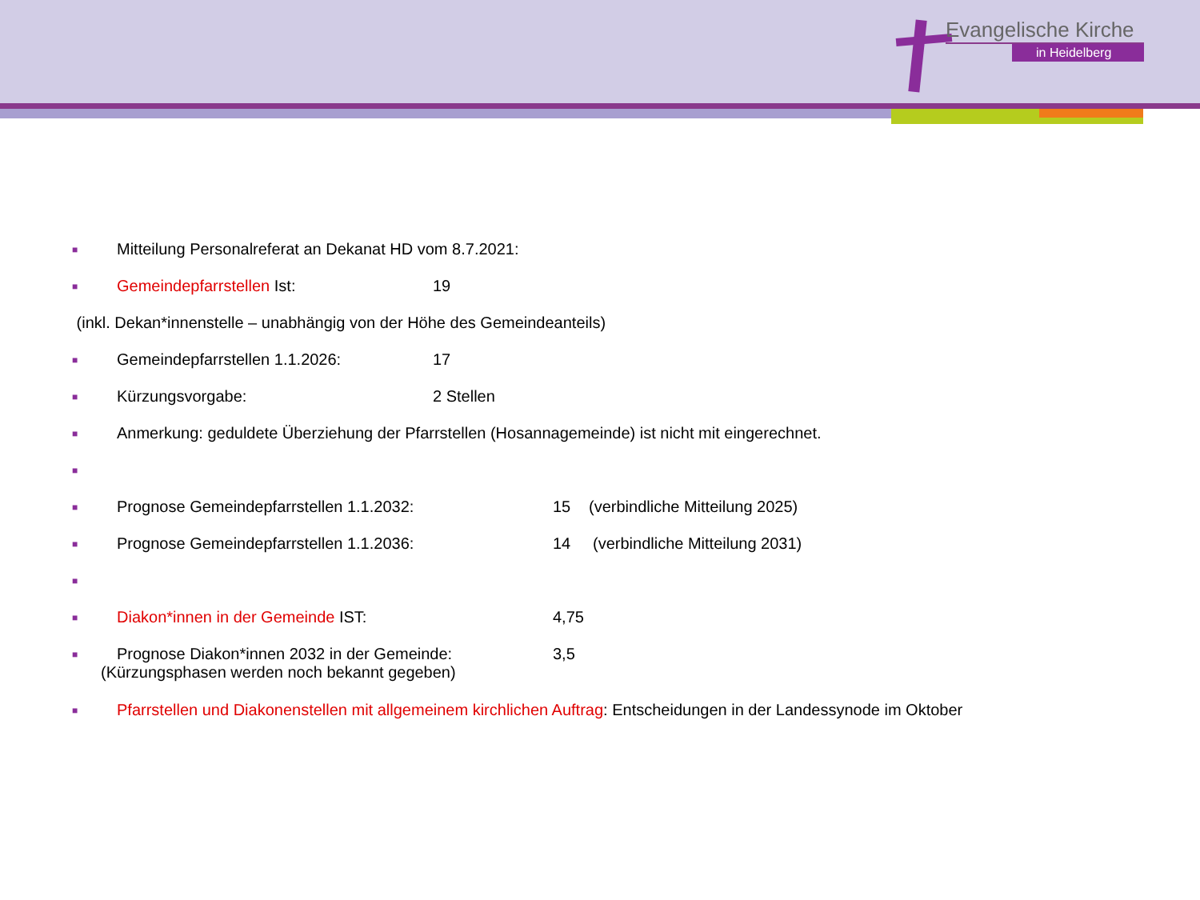Evangelische Kirche
in Heidelberg
■ Mitteilung Personalreferat an Dekanat HD vom 8.7.2021:
■ Gemeindepfarrstellen Ist: 19
(inkl. Dekan*innenstelle – unabhängig von der Höhe des Gemeindeanteils)
■ Gemeindepfarrstellen 1.1.2026: 17
■ Kürzungsvorgabe: 2 Stellen
■ Anmerkung: geduldete Überziehung der Pfarrstellen (Hosannagemeinde) ist nicht mit eingerechnet.
■
■ Prognose Gemeindepfarrstellen 1.1.2032: 15 (verbindliche Mitteilung 2025)
■ Prognose Gemeindepfarrstellen 1.1.2036: 14 (verbindliche Mitteilung 2031)
■
■ Diakon*innen in der Gemeinde IST: 4,75
■ Prognose Diakon*innen 2032 in der Gemeinde:
(Kürzungsphasen werden noch bekannt gegeben) 3,5
■ Pfarrstellen und Diakonenstellen mit allgemeinem kirchlichen Auftrag: Entscheidungen in der Landessynode im Oktober